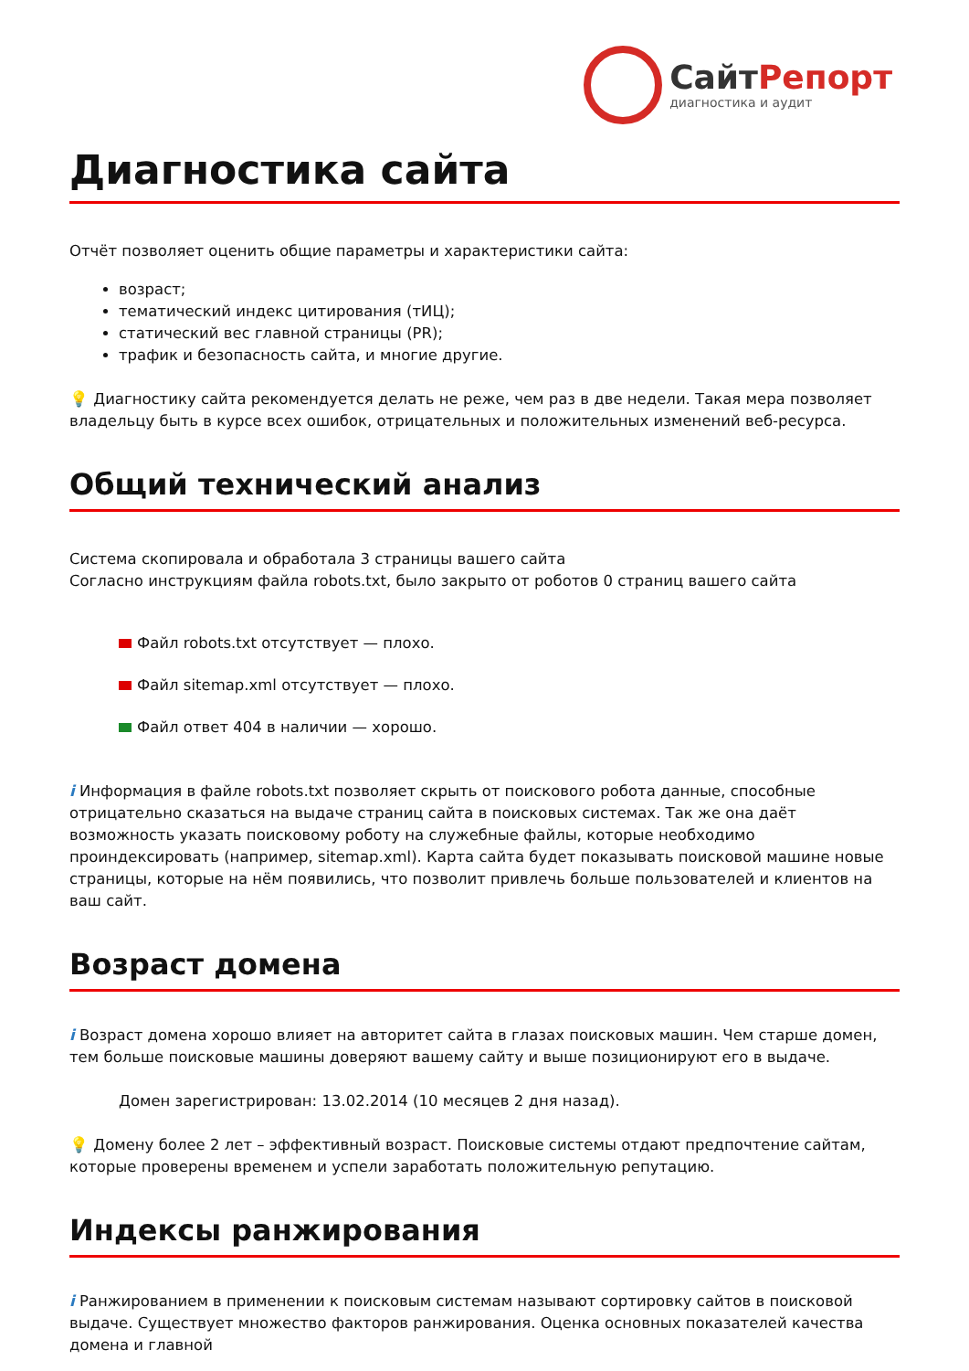СайтРепорт
диагностика и аудит
Диагностика сайта
Отчёт позволяет оценить общие параметры и характеристики сайта:
возраст;
тематический индекс цитирования (тИЦ);
статический вес главной страницы (PR);
трафик и безопасность сайта, и многие другие.
💡 Диагностику сайта рекомендуется делать не реже, чем раз в две недели. Такая мера позволяет владельцу быть в курсе всех ошибок, отрицательных и положительных изменений веб-ресурса.
Общий технический анализ
Система скопировала и обработала 3 страницы вашего сайта
Согласно инструкциям файла robots.txt, было закрыто от роботов 0 страниц вашего сайта
Файл robots.txt отсутствует — плохо.
Файл sitemap.xml отсутствует — плохо.
Файл ответ 404 в наличии — хорошо.
i Информация в файле robots.txt позволяет скрыть от поискового робота данные, способные отрицательно сказаться на выдаче страниц сайта в поисковых системах. Так же она даёт возможность указать поисковому роботу на служебные файлы, которые необходимо проиндексировать (например, sitemap.xml). Карта сайта будет показывать поисковой машине новые страницы, которые на нём появились, что позволит привлечь больше пользователей и клиентов на ваш сайт.
Возраст домена
i Возраст домена хорошо влияет на авторитет сайта в глазах поисковых машин. Чем старше домен, тем больше поисковые машины доверяют вашему сайту и выше позиционируют его в выдаче.
Домен зарегистрирован: 13.02.2014 (10 месяцев 2 дня назад).
💡 Домену более 2 лет – эффективный возраст. Поисковые системы отдают предпочтение сайтам, которые проверены временем и успели заработать положительную репутацию.
Индексы ранжирования
i Ранжированием в применении к поисковым системам называют сортировку сайтов в поисковой выдаче. Существует множество факторов ранжирования. Оценка основных показателей качества домена и главной